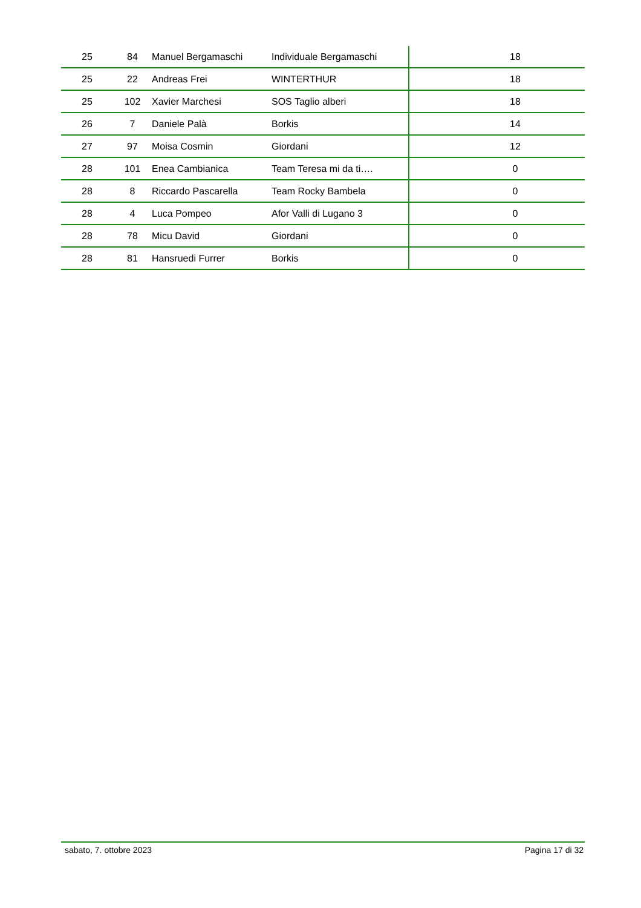| 25 | 84 | Manuel Bergamaschi | Individuale Bergamaschi | 18 |
| 25 | 22 | Andreas Frei | WINTERTHUR | 18 |
| 25 | 102 | Xavier Marchesi | SOS Taglio alberi | 18 |
| 26 | 7 | Daniele Palà | Borkis | 14 |
| 27 | 97 | Moisa Cosmin | Giordani | 12 |
| 28 | 101 | Enea Cambianica | Team Teresa mi da ti…. | 0 |
| 28 | 8 | Riccardo Pascarella | Team Rocky Bambela | 0 |
| 28 | 4 | Luca Pompeo | Afor Valli di Lugano 3 | 0 |
| 28 | 78 | Micu David | Giordani | 0 |
| 28 | 81 | Hansruedi Furrer | Borkis | 0 |
sabato, 7. ottobre 2023 Pagina 17 di 32